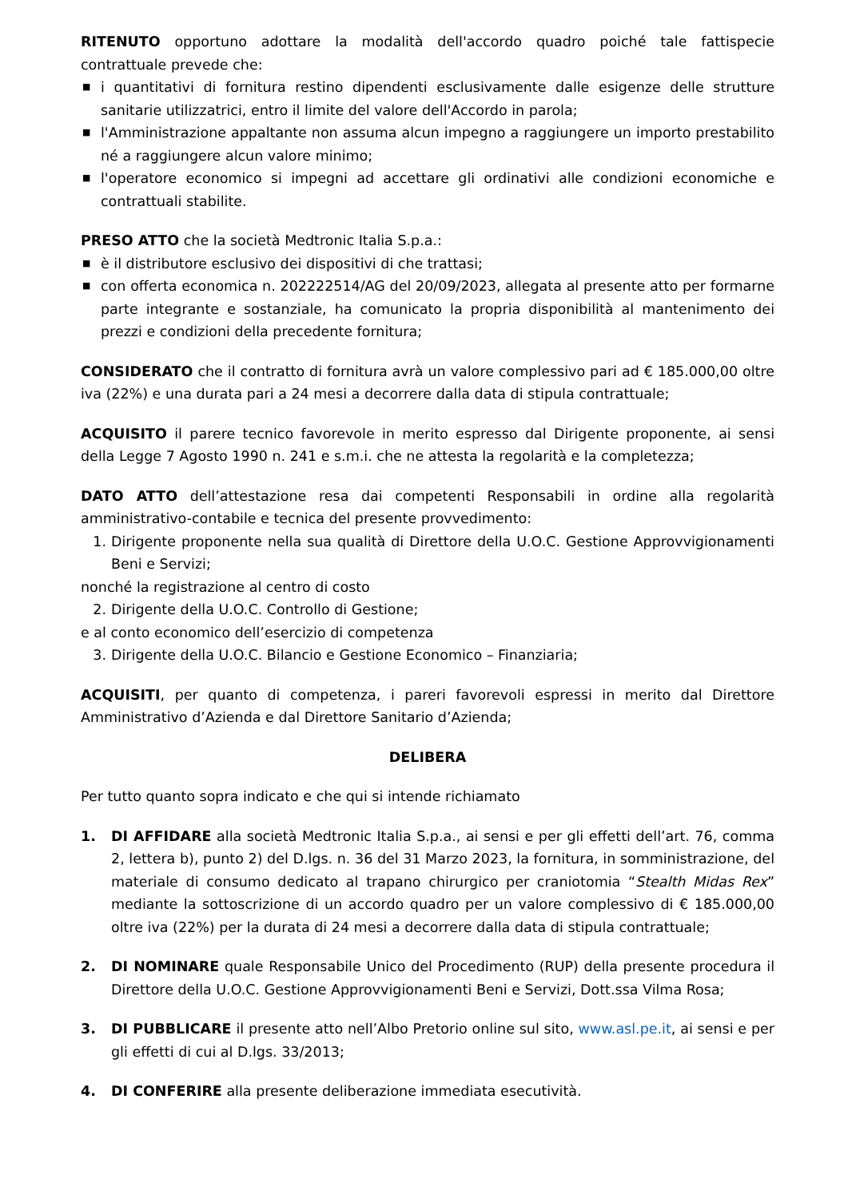RITENUTO opportuno adottare la modalità dell'accordo quadro poiché tale fattispecie contrattuale prevede che:
■ i quantitativi di fornitura restino dipendenti esclusivamente dalle esigenze delle strutture sanitarie utilizzatrici, entro il limite del valore dell'Accordo in parola;
■ l'Amministrazione appaltante non assuma alcun impegno a raggiungere un importo prestabilito né a raggiungere alcun valore minimo;
■ l'operatore economico si impegni ad accettare gli ordinativi alle condizioni economiche e contrattuali stabilite.
PRESO ATTO che la società Medtronic Italia S.p.a.:
■ è il distributore esclusivo dei dispositivi di che trattasi;
■ con offerta economica n. 202222514/AG del 20/09/2023, allegata al presente atto per formarne parte integrante e sostanziale, ha comunicato la propria disponibilità al mantenimento dei prezzi e condizioni della precedente fornitura;
CONSIDERATO che il contratto di fornitura avrà un valore complessivo pari ad € 185.000,00 oltre iva (22%) e una durata pari a 24 mesi a decorrere dalla data di stipula contrattuale;
ACQUISITO il parere tecnico favorevole in merito espresso dal Dirigente proponente, ai sensi della Legge 7 Agosto 1990 n. 241 e s.m.i. che ne attesta la regolarità e la completezza;
DATO ATTO dell’attestazione resa dai competenti Responsabili in ordine alla regolarità amministrativo-contabile e tecnica del presente provvedimento:
1. Dirigente proponente nella sua qualità di Direttore della U.O.C. Gestione Approvvigionamenti Beni e Servizi;
nonché la registrazione al centro di costo
2. Dirigente della U.O.C. Controllo di Gestione;
e al conto economico dell’esercizio di competenza
3. Dirigente della U.O.C. Bilancio e Gestione Economico – Finanziaria;
ACQUISITI, per quanto di competenza, i pareri favorevoli espressi in merito dal Direttore Amministrativo d’Azienda e dal Direttore Sanitario d’Azienda;
DELIBERA
Per tutto quanto sopra indicato e che qui si intende richiamato
1. DI AFFIDARE alla società Medtronic Italia S.p.a., ai sensi e per gli effetti dell’art. 76, comma 2, lettera b), punto 2) del D.lgs. n. 36 del 31 Marzo 2023, la fornitura, in somministrazione, del materiale di consumo dedicato al trapano chirurgico per craniotomia “Stealth Midas Rex” mediante la sottoscrizione di un accordo quadro per un valore complessivo di € 185.000,00 oltre iva (22%) per la durata di 24 mesi a decorrere dalla data di stipula contrattuale;
2. DI NOMINARE quale Responsabile Unico del Procedimento (RUP) della presente procedura il Direttore della U.O.C. Gestione Approvvigionamenti Beni e Servizi, Dott.ssa Vilma Rosa;
3. DI PUBBLICARE il presente atto nell’Albo Pretorio online sul sito, www.asl.pe.it, ai sensi e per gli effetti di cui al D.lgs. 33/2013;
4. DI CONFERIRE alla presente deliberazione immediata esecutività.